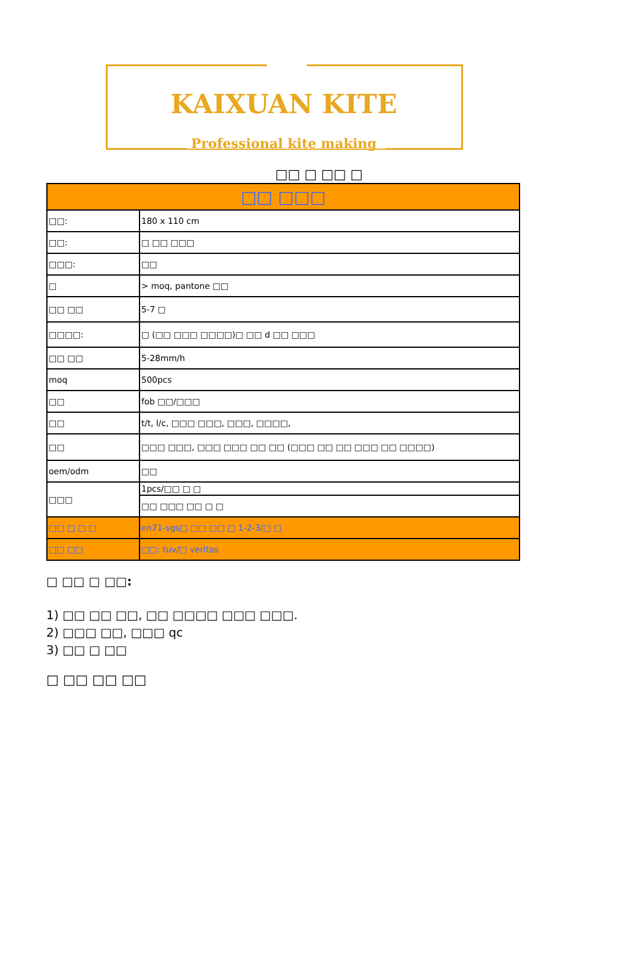KAIXUAN KITE
Professional kite making
□□ □ □□ □
| □□ □□□ | |
| --- | --- |
| □□: | 180 x 110 cm |
| □□: | □ □□ □□□ |
| □□□: | □□ |
| □ | > moq, pantone □□ |
| □□ □□ | 5-7 □ |
| □□□□: | □ (□□ □□□ □□□□)□ □□ d □□ □□□ |
| □□ □□ | 5-28mm/h |
| moq | 500pcs |
| □□ | fob □□/□□□ |
| □□ | t/t, l/c, □□□ □□□, □□□, □□□□, |
| □□ | □□□ □□□, □□□ □□□ □□ □□ (□□□ □□ □□ □□□ □□ □□□□) |
| oem/odm | □□ |
| □□□ | 1pcs/□□ □ □ |
| | □□ □□□ □□ □ □ |
| □□ □ □ □ | en71-sgs□ □□ □□ □ 1-2-3/□ □ |
| □□ □□ | □□: tuv/□ veritas |
□ □□ □ □□:
1) □□ □□ □□, □□ □□□□ □□□ □□□.
2) □□□ □□, □□□ qc
3) □□ □ □□
□ □□ □□ □□